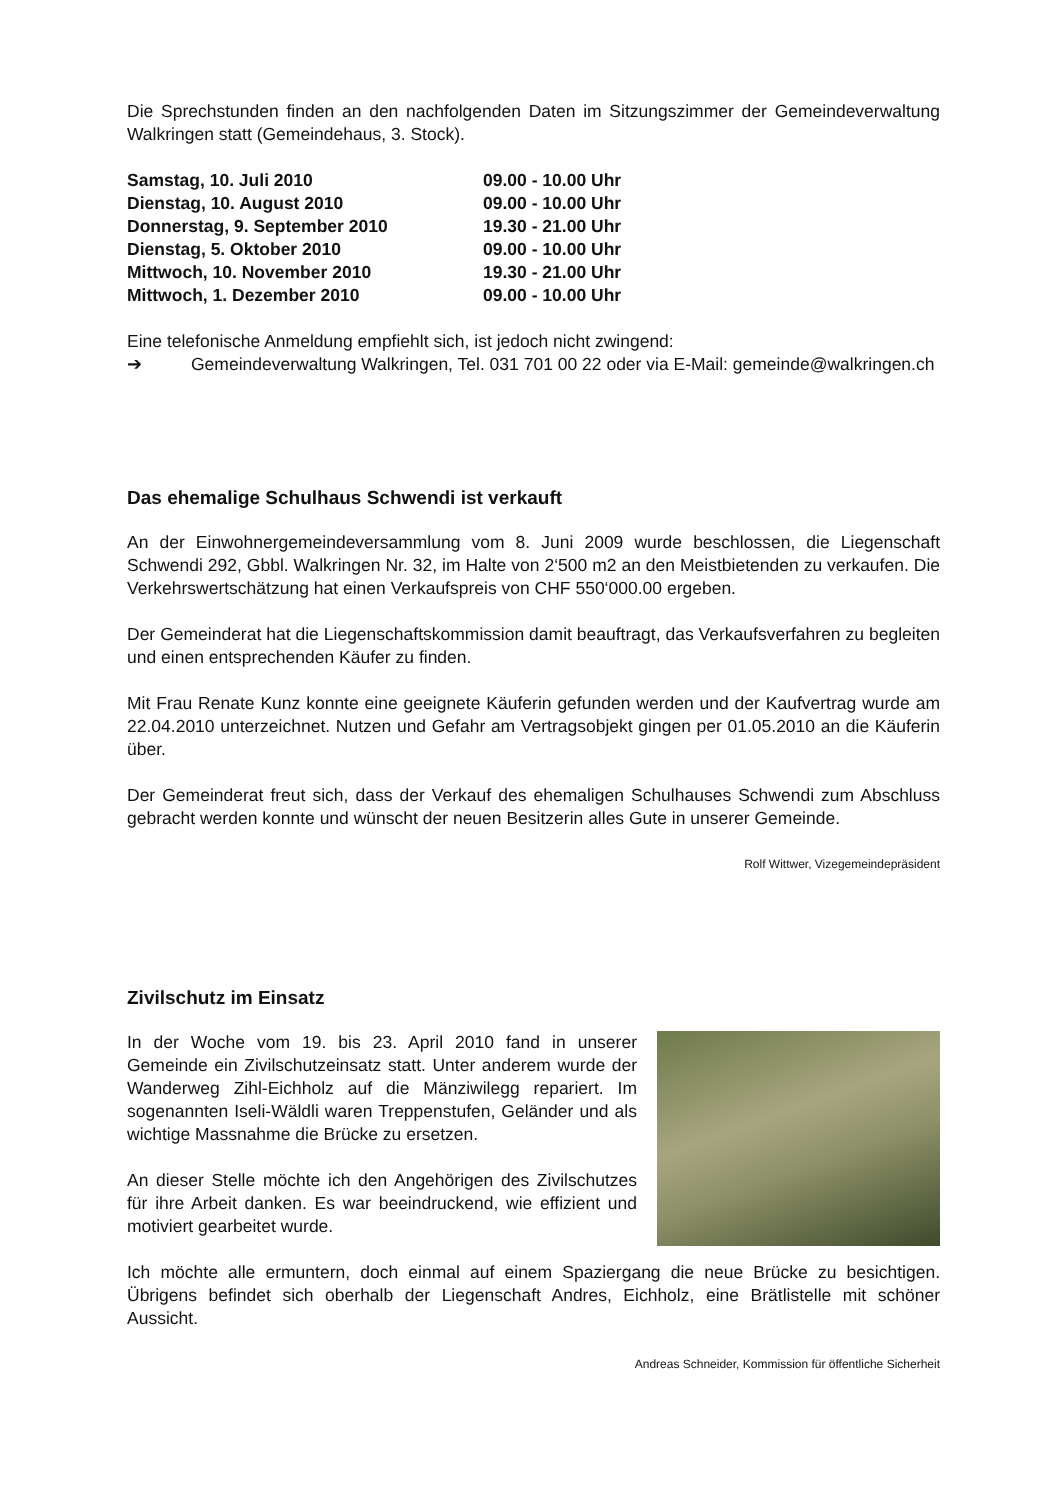Die Sprechstunden finden an den nachfolgenden Daten im Sitzungszimmer der Gemeindeverwaltung Walkringen statt (Gemeindehaus, 3. Stock).
| Samstag, 10. Juli 2010 | 09.00 - 10.00 Uhr |
| Dienstag, 10. August 2010 | 09.00 - 10.00 Uhr |
| Donnerstag, 9. September 2010 | 19.30 - 21.00 Uhr |
| Dienstag, 5. Oktober 2010 | 09.00 - 10.00 Uhr |
| Mittwoch, 10. November 2010 | 19.30 - 21.00 Uhr |
| Mittwoch, 1. Dezember 2010 | 09.00 - 10.00 Uhr |
Eine telefonische Anmeldung empfiehlt sich, ist jedoch nicht zwingend:
➔ Gemeindeverwaltung Walkringen, Tel. 031 701 00 22 oder via E-Mail: gemeinde@walkringen.ch
Das ehemalige Schulhaus Schwendi ist verkauft
An der Einwohnergemeindeversammlung vom 8. Juni 2009 wurde beschlossen, die Liegenschaft Schwendi 292, Gbbl. Walkringen Nr. 32, im Halte von 2‘500 m2 an den Meistbietenden zu verkaufen. Die Verkehrswertschätzung hat einen Verkaufspreis von CHF 550‘000.00 ergeben.
Der Gemeinderat hat die Liegenschaftskommission damit beauftragt, das Verkaufsverfahren zu begleiten und einen entsprechenden Käufer zu finden.
Mit Frau Renate Kunz konnte eine geeignete Käuferin gefunden werden und der Kaufvertrag wurde am 22.04.2010 unterzeichnet. Nutzen und Gefahr am Vertragsobjekt gingen per 01.05.2010 an die Käuferin über.
Der Gemeinderat freut sich, dass der Verkauf des ehemaligen Schulhauses Schwendi zum Abschluss gebracht werden konnte und wünscht der neuen Besitzerin alles Gute in unserer Gemeinde.
Rolf Wittwer, Vizegemeindepräsident
Zivilschutz im Einsatz
In der Woche vom 19. bis 23. April 2010 fand in unserer Gemeinde ein Zivilschutzeinsatz statt. Unter anderem wurde der Wanderweg Zihl-Eichholz auf die Mänziwilegg repariert. Im sogenannten Iseli-Wäldli waren Treppenstufen, Geländer und als wichtige Massnahme die Brücke zu ersetzen.
An dieser Stelle möchte ich den Angehörigen des Zivilschutzes für ihre Arbeit danken. Es war beeindruckend, wie effizient und motiviert gearbeitet wurde.
Ich möchte alle ermuntern, doch einmal auf einem Spaziergang die neue Brücke zu besichtigen. Übrigens befindet sich oberhalb der Liegenschaft Andres, Eichholz, eine Brätlistelle mit schöner Aussicht.
Andreas Schneider, Kommission für öffentliche Sicherheit